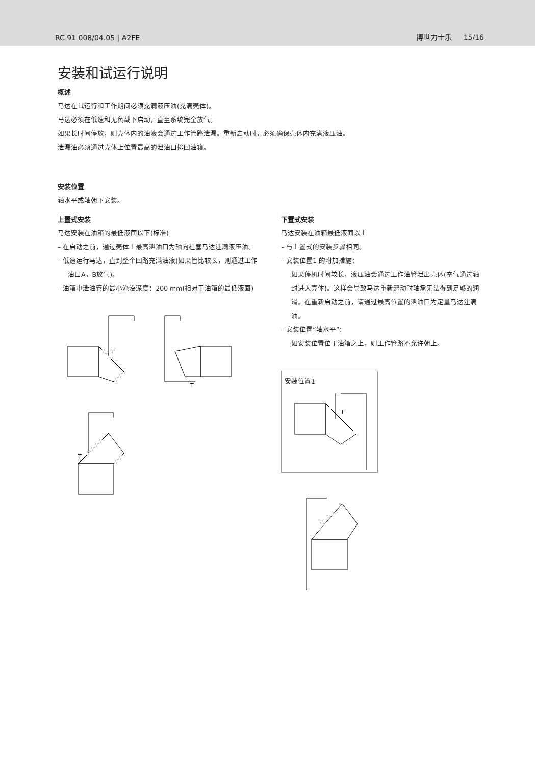RC 91 008/04.05 | A2FE 博世力士乐 15/16
安装和试运行说明
概述
马达在试运行和工作期间必须充满液压油(充满壳体)。
马达必须在低速和无负载下启动，直至系统完全放气。
如果长时间停放，则壳体内的油液会通过工作管路泄漏。重新启动时，必须确保壳体内充满液压油。
泄漏油必须通过壳体上位置最高的泄油口排回油箱。
安装位置
轴水平或轴朝下安装。
上置式安装
马达安装在油箱的最低液面以下(标准)
– 在启动之前，通过壳体上最高泄油口为轴向柱塞马达注满液压油。
– 低速运行马达，直到整个回路充满油液(如果管比较长，则通过工作油口A，B放气)。
– 油箱中泄油管的最小淹没深度：200 mm(相对于油箱的最低液面)
T
T
T
下置式安装
马达安装在油箱最低液面以上
– 与上置式的安装步骤相同。
– 安装位置1 的附加措施：
如果停机时间较长，液压油会通过工作油管泄出壳体(空气通过轴封进入壳体)。这样会导致马达重新起动时轴承无法得到足够的润滑。在重新启动之前，请通过最高位置的泄油口为定量马达注满油。
– 安装位置“轴水平”：
如安装位置位于油箱之上，则工作管路不允许朝上。
安装位置1
T
T